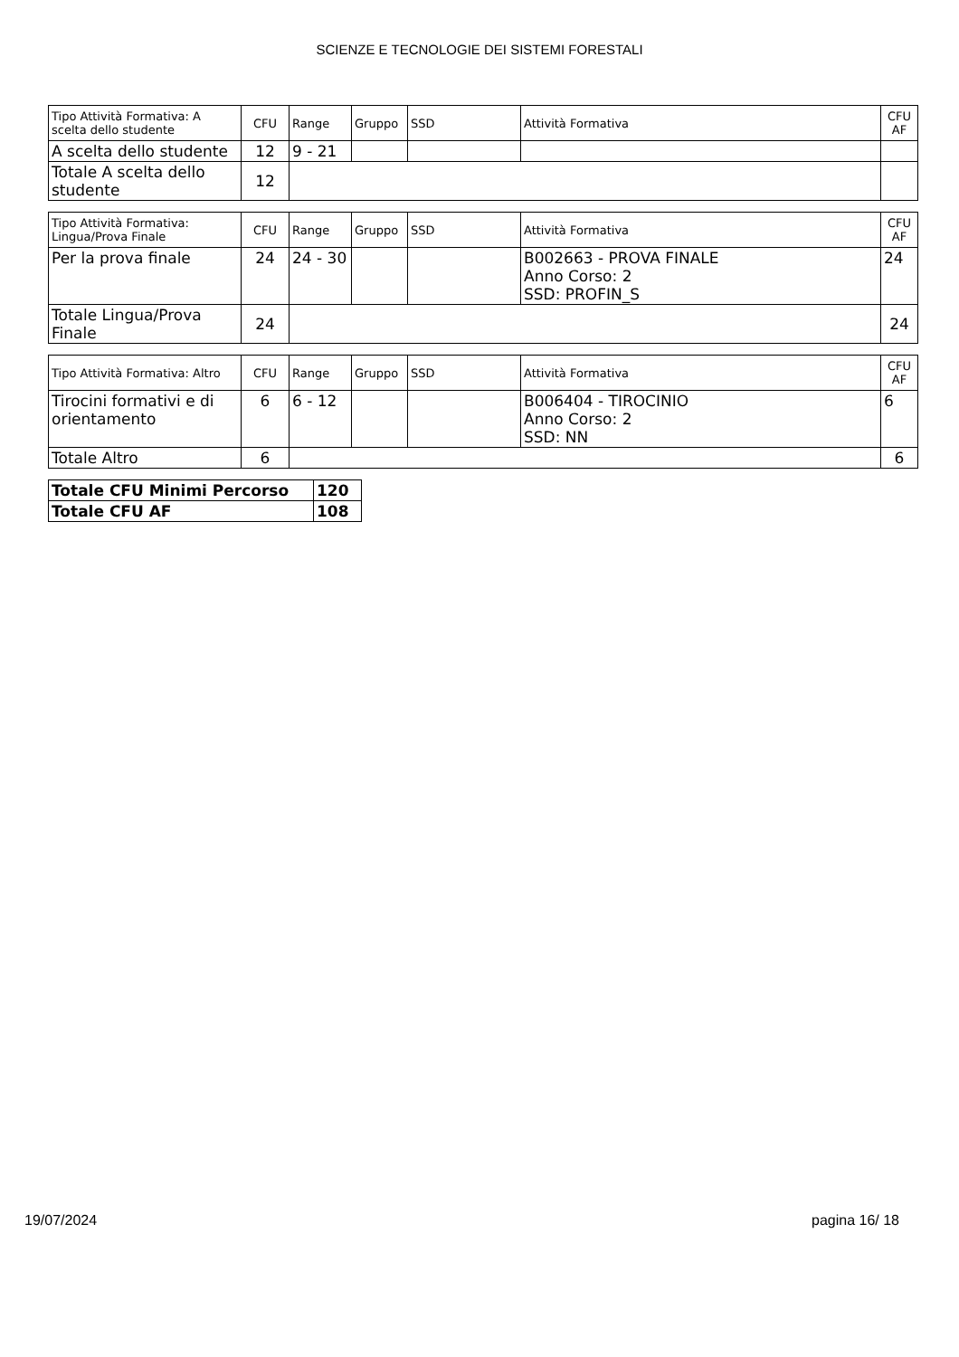SCIENZE E TECNOLOGIE DEI SISTEMI FORESTALI
| Tipo Attività Formativa: A scelta dello studente | CFU | Range | Gruppo | SSD | Attività Formativa | CFU AF |
| --- | --- | --- | --- | --- | --- | --- |
| A scelta dello studente | 12 | 9 - 21 | | | | |
| Totale A scelta dello studente | 12 | | | | | |
| Tipo Attività Formativa: Lingua/Prova Finale | CFU | Range | Gruppo | SSD | Attività Formativa | CFU AF |
| --- | --- | --- | --- | --- | --- | --- |
| Per la prova finale | 24 | 24 - 30 | | | B002663 - PROVA FINALE Anno Corso: 2 SSD: PROFIN_S | 24 |
| Totale Lingua/Prova Finale | 24 | | | | | 24 |
| Tipo Attività Formativa: Altro | CFU | Range | Gruppo | SSD | Attività Formativa | CFU AF |
| --- | --- | --- | --- | --- | --- | --- |
| Tirocini formativi e di orientamento | 6 | 6 - 12 | | | B006404 - TIROCINIO Anno Corso: 2 SSD: NN | 6 |
| Totale Altro | 6 | | | | | 6 |
| Totale CFU Minimi Percorso | 120 |
| Totale CFU AF | 108 |
19/07/2024 pagina 16/ 18